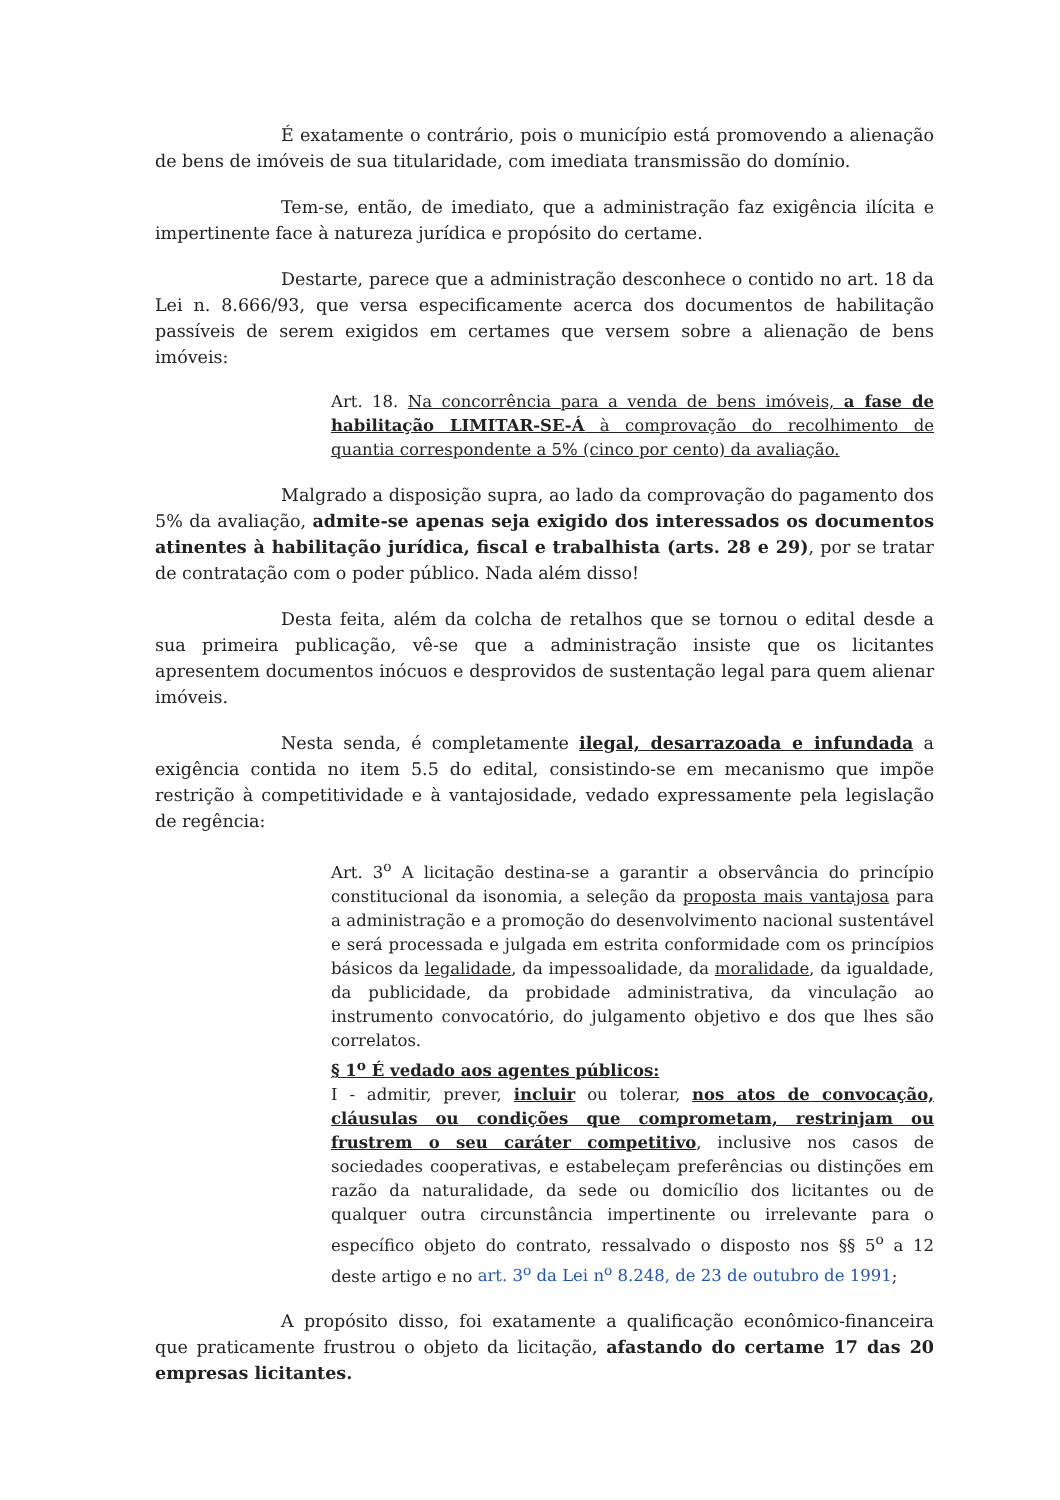É exatamente o contrário, pois o município está promovendo a alienação de bens de imóveis de sua titularidade, com imediata transmissão do domínio.
Tem-se, então, de imediato, que a administração faz exigência ilícita e impertinente face à natureza jurídica e propósito do certame.
Destarte, parece que a administração desconhece o contido no art. 18 da Lei n. 8.666/93, que versa especificamente acerca dos documentos de habilitação passíveis de serem exigidos em certames que versem sobre a alienação de bens imóveis:
Art. 18. Na concorrência para a venda de bens imóveis, a fase de habilitação LIMITAR-SE-Á à comprovação do recolhimento de quantia correspondente a 5% (cinco por cento) da avaliação.
Malgrado a disposição supra, ao lado da comprovação do pagamento dos 5% da avaliação, admite-se apenas seja exigido dos interessados os documentos atinentes à habilitação jurídica, fiscal e trabalhista (arts. 28 e 29), por se tratar de contratação com o poder público. Nada além disso!
Desta feita, além da colcha de retalhos que se tornou o edital desde a sua primeira publicação, vê-se que a administração insiste que os licitantes apresentem documentos inócuos e desprovidos de sustentação legal para quem alienar imóveis.
Nesta senda, é completamente ilegal, desarrazoada e infundada a exigência contida no item 5.5 do edital, consistindo-se em mecanismo que impõe restrição à competitividade e à vantajosidade, vedado expressamente pela legislação de regência:
Art. 3<sup>o</sup> A licitação destina-se a garantir a observância do princípio constitucional da isonomia, a seleção da proposta mais vantajosa para a administração e a promoção do desenvolvimento nacional sustentável e será processada e julgada em estrita conformidade com os princípios básicos da legalidade, da impessoalidade, da moralidade, da igualdade, da publicidade, da probidade administrativa, da vinculação ao instrumento convocatório, do julgamento objetivo e dos que lhes são correlatos.
§ 1<sup>o</sup> É vedado aos agentes públicos:
I - admitir, prever, incluir ou tolerar, nos atos de convocação, cláusulas ou condições que comprometam, restrinjam ou frustrem o seu caráter competitivo, inclusive nos casos de sociedades cooperativas, e estabeleçam preferências ou distinções em razão da naturalidade, da sede ou domicílio dos licitantes ou de qualquer outra circunstância impertinente ou irrelevante para o específico objeto do contrato, ressalvado o disposto nos §§ 5<sup>o</sup> a 12 deste artigo e no art. 3<sup>o</sup> da Lei n<sup>o</sup> 8.248, de 23 de outubro de 1991;
A propósito disso, foi exatamente a qualificação econômico-financeira que praticamente frustrou o objeto da licitação, afastando do certame 17 das 20 empresas licitantes.